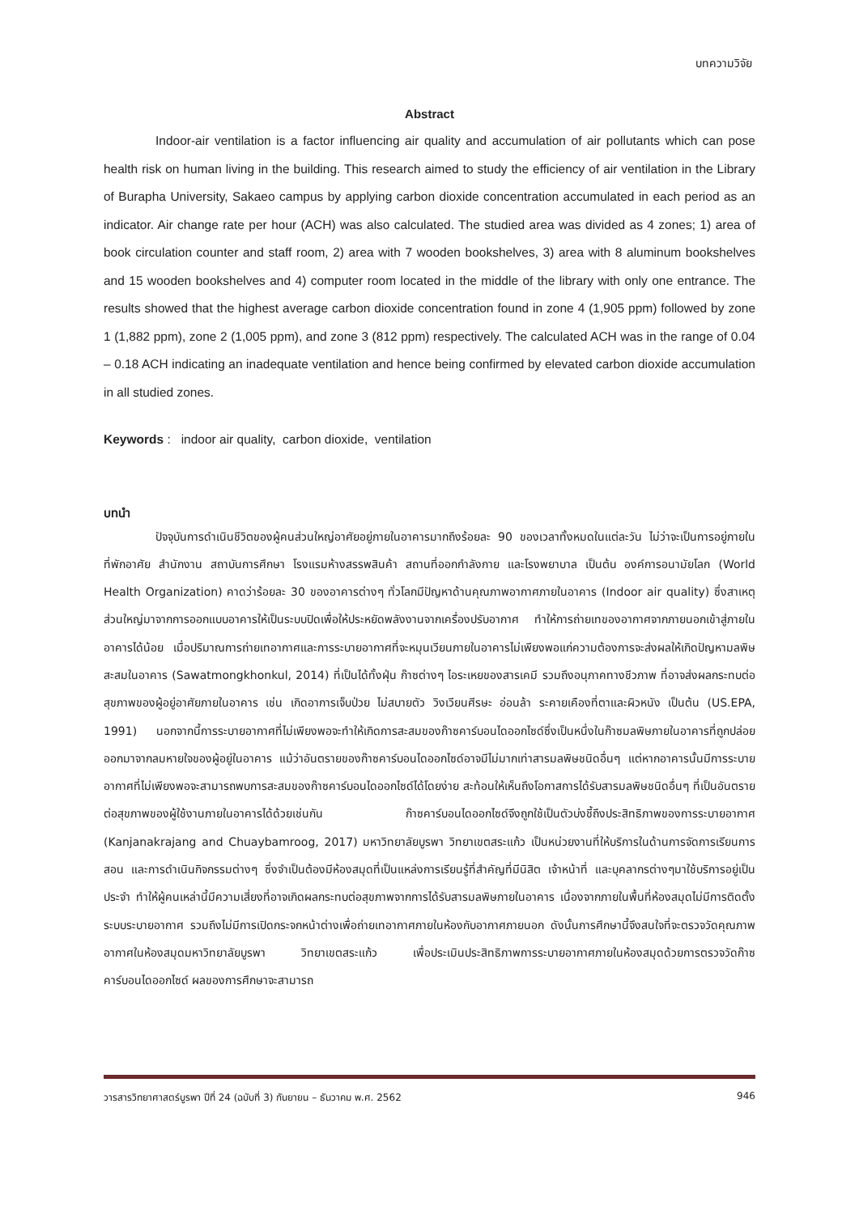บทความวิจัย
Abstract
Indoor-air ventilation is a factor influencing air quality and accumulation of air pollutants which can pose health risk on human living in the building. This research aimed to study the efficiency of air ventilation in the Library of Burapha University, Sakaeo campus by applying carbon dioxide concentration accumulated in each period as an indicator. Air change rate per hour (ACH) was also calculated. The studied area was divided as 4 zones; 1) area of book circulation counter and staff room, 2) area with 7 wooden bookshelves, 3) area with 8 aluminum bookshelves and 15 wooden bookshelves and 4) computer room located in the middle of the library with only one entrance. The results showed that the highest average carbon dioxide concentration found in zone 4 (1,905 ppm) followed by zone 1 (1,882 ppm), zone 2 (1,005 ppm), and zone 3 (812 ppm) respectively. The calculated ACH was in the range of 0.04 – 0.18 ACH indicating an inadequate ventilation and hence being confirmed by elevated carbon dioxide accumulation in all studied zones.
Keywords : indoor air quality, carbon dioxide, ventilation
บทนำ
ปัจจุบันการดำเนินชีวิตของผู้คนส่วนใหญ่อาศัยอยู่ภายในอาคารมากถึงร้อยละ 90 ของเวลาทั้งหมดในแต่ละวัน ไม่ว่าจะเป็นการอยู่ภายในที่พักอาศัย สำนักงาน สถาบันการศึกษา โรงแรมห้างสรรพสินค้า สถานที่ออกกำลังกาย และโรงพยาบาล เป็นต้น องค์การอนามัยโลก (World Health Organization) คาดว่าร้อยละ 30 ของอาคารต่างๆ ทั่วโลกมีปัญหาด้านคุณภาพอากาศภายในอาคาร (Indoor air quality) ซึ่งสาเหตุส่วนใหญ่มาจากการออกแบบอาคารให้เป็นระบบปิดเพื่อให้ประหยัดพลังงานจากเครื่องปรับอากาศ ทำให้การถ่ายเทของอากาศจากภายนอกเข้าสู่ภายในอาคารได้น้อย เมื่อปริมาณการถ่ายเทอากาศและการระบายอากาศที่จะหมุนเวียนภายในอาคารไม่เพียงพอแก่ความต้องการจะส่งผลให้เกิดปัญหามลพิษสะสมในอาคาร (Sawatmongkhonkul, 2014) ที่เป็นได้ทั้งฝุ่น ก๊าซต่างๆ ไอระเหยของสารเคมี รวมถึงอนุภาคทางชีวภาพ ที่อาจส่งผลกระทบต่อสุขภาพของผู้อยู่อาศัยภายในอาคาร เช่น เกิดอาการเจ็บป่วย ไม่สบายตัว วิงเวียนศีรษะ อ่อนล้า ระคายเคืองที่ตาและผิวหนัง เป็นต้น (US.EPA, 1991) นอกจากนี้การระบายอากาศที่ไม่เพียงพอจะทำให้เกิดการสะสมของก๊าซคาร์บอนไดออกไซด์ซึ่งเป็นหนึ่งในก๊าซมลพิษภายในอาคารที่ถูกปล่อยออกมาจากลมหายใจของผู้อยู่ในอาคาร แม้ว่าอันตรายของก๊าซคาร์บอนไดออกไซด์อาจมีไม่มากเท่าสารมลพิษชนิดอื่นๆ แต่หากอาคารนั้นมีการระบายอากาศที่ไม่เพียงพอจะสามารถพบการสะสมของก๊าซคาร์บอนไดออกไซด์ได้โดยง่าย สะท้อนให้เห็นถึงโอกาสการได้รับสารมลพิษชนิดอื่นๆ ที่เป็นอันตรายต่อสุขภาพของผู้ใช้งานภายในอาคารได้ด้วยเช่นกัน ก๊าซคาร์บอนไดออกไซด์จึงถูกใช้เป็นตัวบ่งชี้ถึงประสิทธิภาพของการระบายอากาศ (Kanjanakrajang and Chuaybamroog, 2017) มหาวิทยาลัยบูรพา วิทยาเขตสระแก้ว เป็นหน่วยงานที่ให้บริการในด้านการจัดการเรียนการสอน และการดำเนินกิจกรรมต่างๆ ซึ่งจำเป็นต้องมีห้องสมุดที่เป็นแหล่งการเรียนรู้ที่สำคัญที่มีนิสิต เจ้าหน้าที่ และบุคลากรต่างๆมาใช้บริการอยู่เป็นประจำ ทำให้ผู้คนเหล่านี้มีความเสี่ยงที่อาจเกิดผลกระทบต่อสุขภาพจากการได้รับสารมลพิษภายในอาคาร เนื่องจากภายในพื้นที่ห้องสมุดไม่มีการติดตั้งระบบระบายอากาศ รวมถึงไม่มีการเปิดกระจกหน้าต่างเพื่อถ่ายเทอากาศภายในห้องกับอากาศภายนอก ดังนั้นการศึกษานี้จึงสนใจที่จะตรวจวัดคุณภาพอากาศในห้องสมุดมหาวิทยาลัยบูรพา วิทยาเขตสระแก้ว เพื่อประเมินประสิทธิภาพการระบายอากาศภายในห้องสมุดด้วยการตรวจวัดก๊าซคาร์บอนไดออกไซด์ ผลของการศึกษาจะสามารถ
วารสารวิทยาศาสตร์บูรพา ปีที่ 24 (ฉบับที่ 3) กันยายน – ธันวาคม พ.ศ. 2562 946